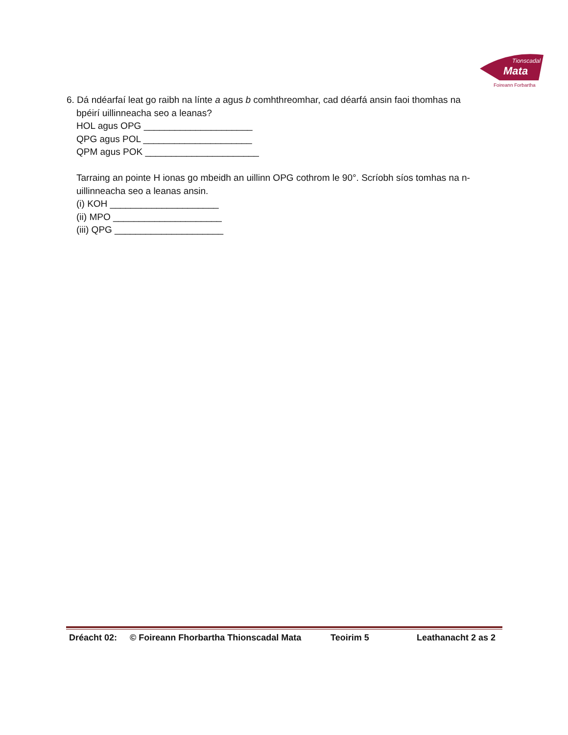Tionscadal
Mata
Foireann Forbartha
6. Dá ndéarfaí leat go raibh na línte a agus b comhthreomhar, cad déarfá ansin faoi thomhas na
bpéirí uillinneacha seo a leanas?
HOL agus OPG _____________________
QPG agus POL _____________________
QPM agus POK ______________________
Tarraing an pointe H ionas go mbeidh an uillinn OPG cothrom le 90°. Scríobh síos tomhas na n-uillinneacha seo a leanas ansin.
(i) KOH _____________________
(ii) MPO _____________________
(iii) QPG _____________________
Dréacht 02: © Foireann Fhorbartha Thionscadal Mata Teoirim 5 Leathanacht 2 as 2